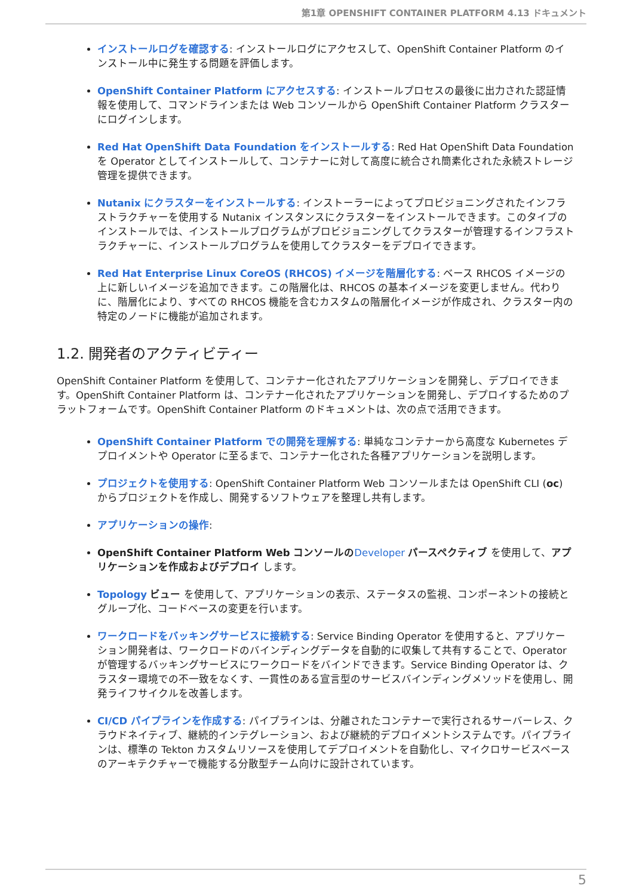第1章 OPENSHIFT CONTAINER PLATFORM 4.13 ドキュメント
インストールログを確認する: インストールログにアクセスして、OpenShift Container Platform のインストール中に発生する問題を評価します。
OpenShift Container Platform にアクセスする: インストールプロセスの最後に出力された認証情報を使用して、コマンドラインまたは Web コンソールから OpenShift Container Platform クラスターにログインします。
Red Hat OpenShift Data Foundation をインストールする: Red Hat OpenShift Data Foundation を Operator としてインストールして、コンテナーに対して高度に統合され簡素化された永続ストレージ管理を提供できます。
Nutanix にクラスターをインストールする: インストーラーによってプロビジョニングされたインフラストラクチャーを使用する Nutanix インスタンスにクラスターをインストールできます。このタイプのインストールでは、インストールプログラムがプロビジョニングしてクラスターが管理するインフラストラクチャーに、インストールプログラムを使用してクラスターをデプロイできます。
Red Hat Enterprise Linux CoreOS (RHCOS) イメージを階層化する: ベース RHCOS イメージの上に新しいイメージを追加できます。この階層化は、RHCOS の基本イメージを変更しません。代わりに、階層化により、すべての RHCOS 機能を含むカスタムの階層化イメージが作成され、クラスター内の特定のノードに機能が追加されます。
1.2. 開発者のアクティビティー
OpenShift Container Platform を使用して、コンテナー化されたアプリケーションを開発し、デプロイできます。OpenShift Container Platform は、コンテナー化されたアプリケーションを開発し、デプロイするためのプラットフォームです。OpenShift Container Platform のドキュメントは、次の点で活用できます。
OpenShift Container Platform での開発を理解する: 単純なコンテナーから高度な Kubernetes デプロイメントや Operator に至るまで、コンテナー化された各種アプリケーションを説明します。
プロジェクトを使用する: OpenShift Container Platform Web コンソールまたは OpenShift CLI (oc) からプロジェクトを作成し、開発するソフトウェアを整理し共有します。
アプリケーションの操作:
OpenShift Container Platform Web コンソールの Developer パースペクティブ を使用して、アプリケーションを作成およびデプロイ します。
Topology ビュー を使用して、アプリケーションの表示、ステータスの監視、コンポーネントの接続とグループ化、コードベースの変更を行います。
ワークロードをバッキングサービスに接続する: Service Binding Operator を使用すると、アプリケーション開発者は、ワークロードのバインディングデータを自動的に収集して共有することで、Operator が管理するバッキングサービスにワークロードをバインドできます。Service Binding Operator は、クラスター環境での不一致をなくす、一貫性のある宣言型のサービスバインディングメソッドを使用し、開発ライフサイクルを改善します。
CI/CD パイプラインを作成する: パイプラインは、分離されたコンテナーで実行されるサーバーレス、クラウドネイティブ、継続的インテグレーション、および継続的デプロイメントシステムです。パイプラインは、標準の Tekton カスタムリソースを使用してデプロイメントを自動化し、マイクロサービスベースのアーキテクチャーで機能する分散型チーム向けに設計されています。
5